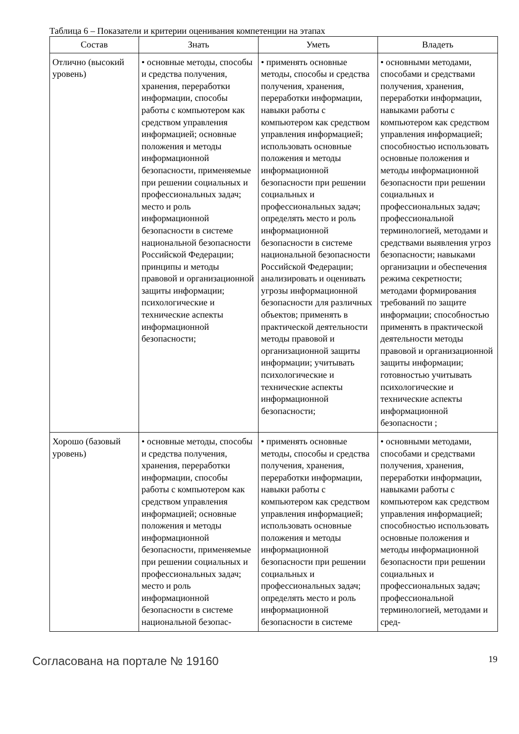Таблица 6 – Показатели и критерии оценивания компетенции на этапах
| Состав | Знать | Уметь | Владеть |
| --- | --- | --- | --- |
| Отлично (высокий уровень) | • основные методы, способы и средства получения, хранения, переработки информации, способы работы с компьютером как средством управления информацией; основные положения и методы информационной безопасности, применяемые при решении социальных и профессиональных задач; место и роль информационной безопасности в системе национальной безопасности Российской Федерации; принципы и методы правовой и организационной защиты информации; психологические и технические аспекты информационной безопасности; | • применять основные методы, способы и средства получения, хранения, переработки информации, навыки работы с компьютером как средством управления информацией; использовать основные положения и методы информационной безопасности при решении социальных и профессиональных задач; определять место и роль информационной безопасности в системе национальной безопасности Российской Федерации; анализировать и оценивать угрозы информационной безопасности для различных объектов; применять в практической деятельности методы правовой и организационной защиты информации; учитывать психологические и технические аспекты информационной безопасности; | • основными методами, способами и средствами получения, хранения, переработки информации, навыками работы с компьютером как средством управления информацией; способностью использовать основные положения и методы информационной безопасности при решении социальных и профессиональных задач; профессиональной терминологией, методами и средствами выявления угроз безопасности; навыками организации и обеспечения режима секретности; методами формирования требований по защите информации; способностью применять в практической деятельности методы правовой и организационной защиты информации; готовностью учитывать психологические и технические аспекты информационной безопасности ; |
| Хорошо (базовый уровень) | • основные методы, способы и средства получения, хранения, переработки информации, способы работы с компьютером как средством управления информацией; основные положения и методы информационной безопасности, применяемые при решении социальных и профессиональных задач; место и роль информационной безопасности в системе национальной безопас- | • применять основные методы, способы и средства получения, хранения, переработки информации, навыки работы с компьютером как средством управления информацией; использовать основные положения и методы информационной безопасности при решении социальных и профессиональных задач; определять место и роль информационной безопасности в системе | • основными методами, способами и средствами получения, хранения, переработки информации, навыками работы с компьютером как средством управления информацией; способностью использовать основные положения и методы информационной безопасности при решении социальных и профессиональных задач; профессиональной терминологией, методами и сред- |
Согласована на портале № 19160 19